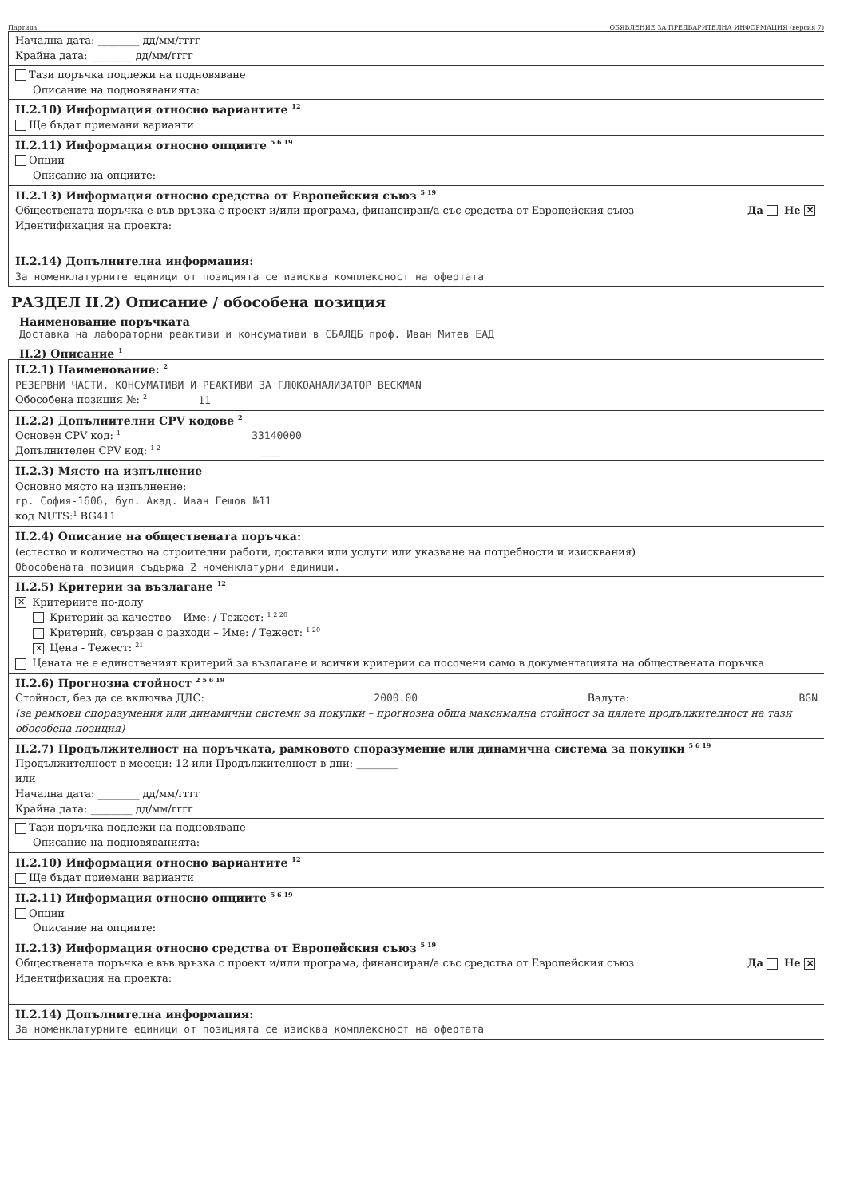Партида: ОБЯВЛЕНИЕ ЗА ПРЕДВАРИТЕЛНА ИНФОРМАЦИЯ (версия 7)
Начална дата: ________ дд/мм/гггг
Крайна дата: ________ дд/мм/гггг
Тази поръчка подлежи на подновяване
Описание на подновяванията:
II.2.10) Информация относно вариантите <sup>12</sup>
Ще бъдат приемани варианти
II.2.11) Информация относно опциите <sup>5 6 19</sup>
Опции
Описание на опциите:
II.2.13) Информация относно средства от Европейския съюз <sup>5 19</sup>
Обществената поръчка е във връзка с проект и/или програма, финансиран/а със средства от Европейския съюз Да Не ✕
Идентификация на проекта:
II.2.14) Допълнителна информация:
За номенклатурните единици от позицията се изисква комплексност на офертата
РАЗДЕЛ II.2) Описание / обособена позиция
Наименование поръчката
Доставка на лабораторни реактиви и консумативи в СБАЛДБ проф. Иван Митев ЕАД
II.2) Описание <sup>1</sup>
II.2.1) Наименование: <sup>2</sup>
РЕЗЕРВНИ ЧАСТИ, КОНСУМАТИВИ И РЕАКТИВИ ЗА ГЛЮКОАНАЛИЗАТОР BECKMAN
Обособена позиция №: <sup>2</sup> 11
II.2.2) Допълнителни CPV кодове <sup>2</sup>
Основен CPV код: <sup>1</sup> 33140000
Допълнителен CPV код: <sup>1 2</sup> ____
II.2.3) Място на изпълнение
Основно място на изпълнение:
гр. София-1606, бул. Акад. Иван Гешов №11
код NUTS:<sup>1</sup> BG411
II.2.4) Описание на обществената поръчка:
(естество и количество на строителни работи, доставки или услуги или указване на потребности и изисквания)
Обособената позиция съдържа 2 номенклатурни единици.
II.2.5) Критерии за възлагане <sup>12</sup>
✕ Критериите по-долу
Критерий за качество – Име: / Тежест: <sup>1 2 20</sup>
Критерий, свързан с разходи – Име: / Тежест: <sup>1 20</sup>
✕ Цена - Тежест: <sup>21</sup>
Цената не е единственият критерий за възлагане и всички критерии са посочени само в документацията на обществената поръчка
II.2.6) Прогнозна стойност <sup>2 5 6 19</sup>
Стойност, без да се включва ДДС: 2000.00 Валута: BGN
(за рамкови споразумения или динамични системи за покупки – прогнозна обща максимална стойност за цялата продължителност на тази обособена позиция)
II.2.7) Продължителност на поръчката, рамковото споразумение или динамична система за покупки <sup>5 6 19</sup>
Продължителност в месеци: 12 или Продължителност в дни: ________
или
Начална дата: ________ дд/мм/гггг
Крайна дата: ________ дд/мм/гггг
Тази поръчка подлежи на подновяване
Описание на подновяванията:
II.2.10) Информация относно вариантите <sup>12</sup>
Ще бъдат приемани варианти
II.2.11) Информация относно опциите <sup>5 6 19</sup>
Опции
Описание на опциите:
II.2.13) Информация относно средства от Европейския съюз <sup>5 19</sup>
Обществената поръчка е във връзка с проект и/или програма, финансиран/а със средства от Европейския съюз Да Не ✕
Идентификация на проекта:
II.2.14) Допълнителна информация:
За номенклатурните единици от позицията се изисква комплексност на офертата